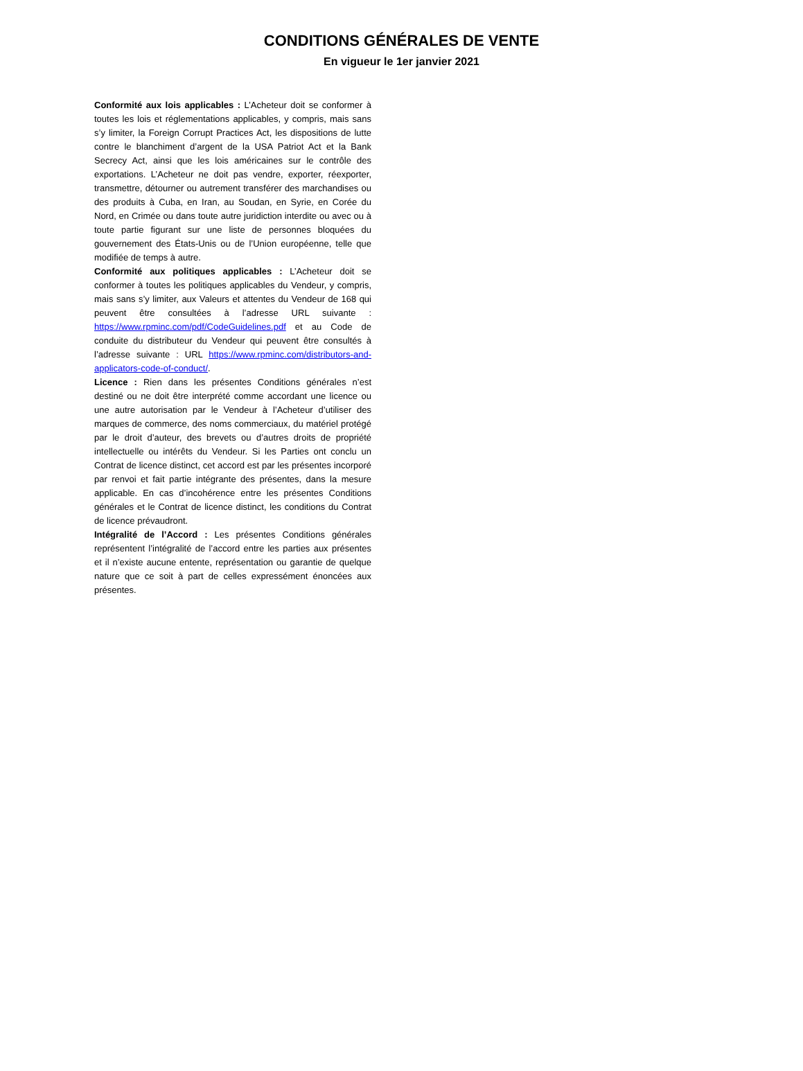CONDITIONS GÉNÉRALES DE VENTE
En vigueur le 1er janvier 2021
Conformité aux lois applicables : L’Acheteur doit se conformer à toutes les lois et réglementations applicables, y compris, mais sans s’y limiter, la Foreign Corrupt Practices Act, les dispositions de lutte contre le blanchiment d’argent de la USA Patriot Act et la Bank Secrecy Act, ainsi que les lois américaines sur le contrôle des exportations. L’Acheteur ne doit pas vendre, exporter, réexporter, transmettre, détourner ou autrement transférer des marchandises ou des produits à Cuba, en Iran, au Soudan, en Syrie, en Corée du Nord, en Crimée ou dans toute autre juridiction interdite ou avec ou à toute partie figurant sur une liste de personnes bloquées du gouvernement des États-Unis ou de l’Union européenne, telle que modifiée de temps à autre.
Conformité aux politiques applicables : L’Acheteur doit se conformer à toutes les politiques applicables du Vendeur, y compris, mais sans s’y limiter, aux Valeurs et attentes du Vendeur de 168 qui peuvent être consultées à l’adresse URL suivante : https://www.rpminc.com/pdf/CodeGuidelines.pdf et au Code de conduite du distributeur du Vendeur qui peuvent être consultés à l’adresse suivante : URL https://www.rpminc.com/distributors-and-applicators-code-of-conduct/.
Licence : Rien dans les présentes Conditions générales n’est destiné ou ne doit être interprété comme accordant une licence ou une autre autorisation par le Vendeur à l’Acheteur d’utiliser des marques de commerce, des noms commerciaux, du matériel protégé par le droit d’auteur, des brevets ou d’autres droits de propriété intellectuelle ou intérêts du Vendeur. Si les Parties ont conclu un Contrat de licence distinct, cet accord est par les présentes incorporé par renvoi et fait partie intégrante des présentes, dans la mesure applicable. En cas d’incohérence entre les présentes Conditions générales et le Contrat de licence distinct, les conditions du Contrat de licence prévaudront.
Intégralité de l’Accord : Les présentes Conditions générales représentent l’intégralité de l’accord entre les parties aux présentes et il n’existe aucune entente, représentation ou garantie de quelque nature que ce soit à part de celles expressément énoncées aux présentes.